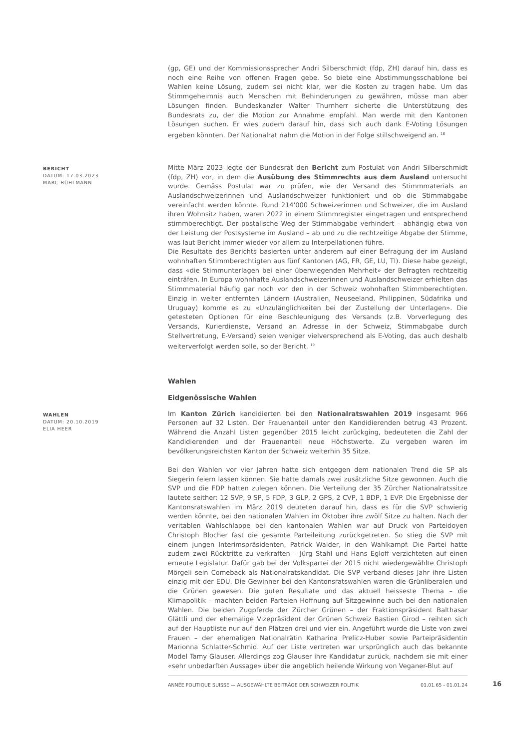(gp, GE) und der Kommissionssprecher Andri Silberschmidt (fdp, ZH) darauf hin, dass es noch eine Reihe von offenen Fragen gebe. So biete eine Abstimmungsschablone bei Wahlen keine Lösung, zudem sei nicht klar, wer die Kosten zu tragen habe. Um das Stimmgeheimnis auch Menschen mit Behinderungen zu gewähren, müsse man aber Lösungen finden. Bundeskanzler Walter Thurnherr sicherte die Unterstützung des Bundesrats zu, der die Motion zur Annahme empfahl. Man werde mit den Kantonen Lösungen suchen. Er wies zudem darauf hin, dass sich auch dank E-Voting Lösungen ergeben könnten. Der Nationalrat nahm die Motion in der Folge stillschweigend an. <sup>18</sup>
BERICHT
DATUM: 17.03.2023
MARC BÜHLMANN
Mitte März 2023 legte der Bundesrat den Bericht zum Postulat von Andri Silberschmidt (fdp, ZH) vor, in dem die Ausübung des Stimmrechts aus dem Ausland untersucht wurde. Gemäss Postulat war zu prüfen, wie der Versand des Stimmmaterials an Auslandschweizerinnen und Auslandschweizer funktioniert und ob die Stimmabgabe vereinfacht werden könnte. Rund 214'000 Schweizerinnen und Schweizer, die im Ausland ihren Wohnsitz haben, waren 2022 in einem Stimmregister eingetragen und entsprechend stimmberechtigt. Der postalische Weg der Stimmabgabe verhindert – abhängig etwa von der Leistung der Postsysteme im Ausland – ab und zu die rechtzeitige Abgabe der Stimme, was laut Bericht immer wieder vor allem zu Interpellationen führe.
Die Resultate des Berichts basierten unter anderem auf einer Befragung der im Ausland wohnhaften Stimmberechtigten aus fünf Kantonen (AG, FR, GE, LU, TI). Diese habe gezeigt, dass «die Stimmunterlagen bei einer überwiegenden Mehrheit» der Befragten rechtzeitig einträfen. In Europa wohnhafte Auslandschweizerinnen und Auslandschweizer erhielten das Stimmmaterial häufig gar noch vor den in der Schweiz wohnhaften Stimmberechtigten. Einzig in weiter entfernten Ländern (Australien, Neuseeland, Philippinen, Südafrika und Uruguay) komme es zu «Unzulänglichkeiten bei der Zustellung der Unterlagen». Die getesteten Optionen für eine Beschleunigung des Versands (z.B. Vorverlegung des Versands, Kurierdienste, Versand an Adresse in der Schweiz, Stimmabgabe durch Stellvertretung, E-Versand) seien weniger vielversprechend als E-Voting, das auch deshalb weiterverfolgt werden solle, so der Bericht. <sup>19</sup>
Wahlen
Eidgenössische Wahlen
WAHLEN
DATUM: 20.10.2019
ELIA HEER
Im Kanton Zürich kandidierten bei den Nationalratswahlen 2019 insgesamt 966 Personen auf 32 Listen. Der Frauenanteil unter den Kandidierenden betrug 43 Prozent. Während die Anzahl Listen gegenüber 2015 leicht zurückging, bedeuteten die Zahl der Kandidierenden und der Frauenanteil neue Höchstwerte. Zu vergeben waren im bevölkerungsreichsten Kanton der Schweiz weiterhin 35 Sitze.
Bei den Wahlen vor vier Jahren hatte sich entgegen dem nationalen Trend die SP als Siegerin feiern lassen können. Sie hatte damals zwei zusätzliche Sitze gewonnen. Auch die SVP und die FDP hatten zulegen können. Die Verteilung der 35 Zürcher Nationalratssitze lautete seither: 12 SVP, 9 SP, 5 FDP, 3 GLP, 2 GPS, 2 CVP, 1 BDP, 1 EVP. Die Ergebnisse der Kantonsratswahlen im März 2019 deuteten darauf hin, dass es für die SVP schwierig werden könnte, bei den nationalen Wahlen im Oktober ihre zwölf Sitze zu halten. Nach der veritablen Wahlschlappe bei den kantonalen Wahlen war auf Druck von Parteidoyen Christoph Blocher fast die gesamte Parteileitung zurückgetreten. So stieg die SVP mit einem jungen Interimspräsidenten, Patrick Walder, in den Wahlkampf. Die Partei hatte zudem zwei Rücktritte zu verkraften – Jürg Stahl und Hans Egloff verzichteten auf einen erneute Legislatur. Dafür gab bei der Volkspartei der 2015 nicht wiedergewählte Christoph Mörgeli sein Comeback als Nationalratskandidat. Die SVP verband dieses Jahr ihre Listen einzig mit der EDU. Die Gewinner bei den Kantonsratswahlen waren die Grünliberalen und die Grünen gewesen. Die guten Resultate und das aktuell heisseste Thema – die Klimapolitik – machten beiden Parteien Hoffnung auf Sitzgewinne auch bei den nationalen Wahlen. Die beiden Zugpferde der Zürcher Grünen – der Fraktionspräsident Balthasar Glättli und der ehemalige Vizepräsident der Grünen Schweiz Bastien Girod – reihten sich auf der Hauptliste nur auf den Plätzen drei und vier ein. Angeführt wurde die Liste von zwei Frauen – der ehemaligen Nationalrätin Katharina Prelicz-Huber sowie Parteipräsidentin Marionna Schlatter-Schmid. Auf der Liste vertreten war ursprünglich auch das bekannte Model Tamy Glauser. Allerdings zog Glauser ihre Kandidatur zurück, nachdem sie mit einer «sehr unbedarften Aussage» über die angeblich heilende Wirkung von Veganer-Blut auf
ANNÉE POLITIQUE SUISSE — AUSGEWÄHLTE BEITRÄGE DER SCHWEIZER POLITIK 01.01.65 - 01.01.24
16